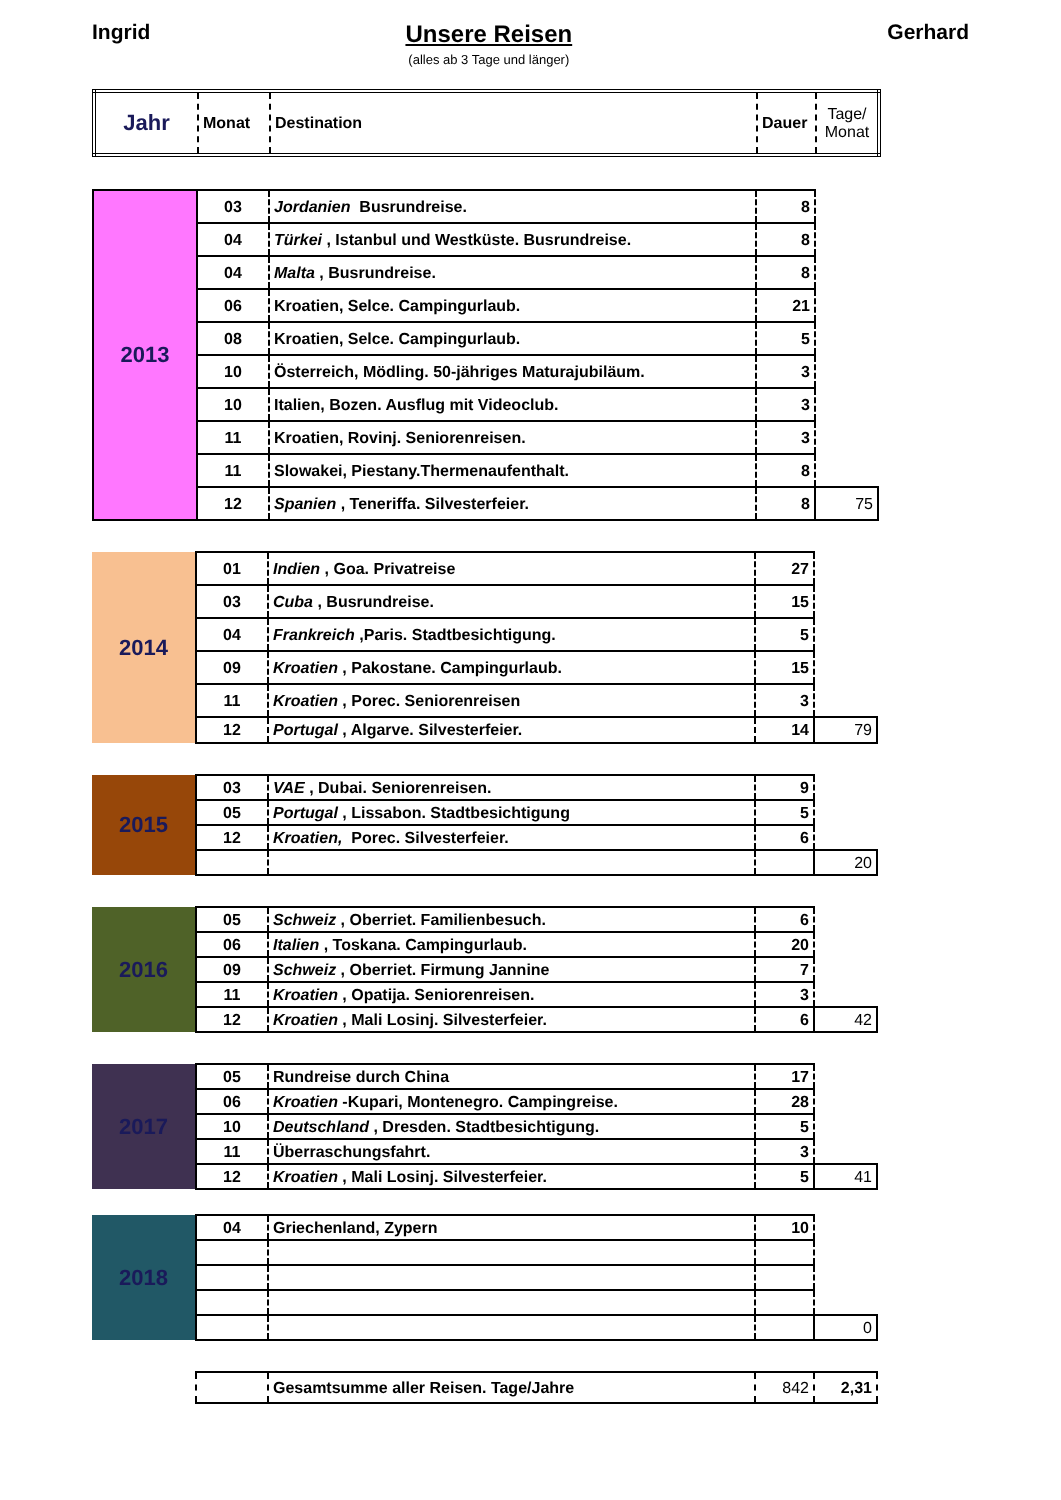Ingrid Unsere Reisen
(alles ab 3 Tage und länger)
Gerhard
| Jahr | Monat | Destination | Dauer | Tage/ Monat |
| --- | --- | --- | --- | --- |
| 2013 | 03 | Jordanien Busrundreise. | 8 | |
| | 04 | Türkei , Istanbul und Westküste. Busrundreise. | 8 | |
| | 04 | Malta , Busrundreise. | 8 | |
| | 06 | Kroatien, Selce. Campingurlaub. | 21 | |
| | 08 | Kroatien, Selce. Campingurlaub. | 5 | |
| | 10 | Österreich, Mödling. 50-jähriges Maturajubiläum. | 3 | |
| | 10 | Italien, Bozen. Ausflug mit Videoclub. | 3 | |
| | 11 | Kroatien, Rovinj. Seniorenreisen. | 3 | |
| | 11 | Slowakei, Piestany.Thermenaufenthalt. | 8 | |
| | 12 | Spanien , Teneriffa. Silvesterfeier. | 8 | 75 |
| 2014 | 01 | Indien , Goa. Privatreise | 27 | |
| | 03 | Cuba , Busrundreise. | 15 | |
| | 04 | Frankreich ,Paris. Stadtbesichtigung. | 5 | |
| | 09 | Kroatien , Pakostane. Campingurlaub. | 15 | |
| | 11 | Kroatien , Porec. Seniorenreisen | 3 | |
| | 12 | Portugal , Algarve. Silvesterfeier. | 14 | 79 |
| 2015 | 03 | VAE , Dubai. Seniorenreisen. | 9 | |
| | 05 | Portugal , Lissabon. Stadtbesichtigung | 5 | |
| | 12 | Kroatien, Porec. Silvesterfeier. | 6 | |
| | | | | 20 |
| 2016 | 05 | Schweiz , Oberriet. Familienbesuch. | 6 | |
| | 06 | Italien , Toskana. Campingurlaub. | 20 | |
| | 09 | Schweiz , Oberriet. Firmung Jannine | 7 | |
| | 11 | Kroatien , Opatija. Seniorenreisen. | 3 | |
| | 12 | Kroatien , Mali Losinj. Silvesterfeier. | 6 | 42 |
| 2017 | 05 | Rundreise durch China | 17 | |
| | 06 | Kroatien -Kupari, Montenegro. Campingreise. | 28 | |
| | 10 | Deutschland , Dresden. Stadtbesichtigung. | 5 | |
| | 11 | Überraschungsfahrt. | 3 | |
| | 12 | Kroatien , Mali Losinj. Silvesterfeier. | 5 | 41 |
| 2018 | 04 | Griechenland, Zypern | 10 | |
| | | | | 0 |
| | | Gesamtsumme aller Reisen. Tage/Jahre | 842 | 2,31 |